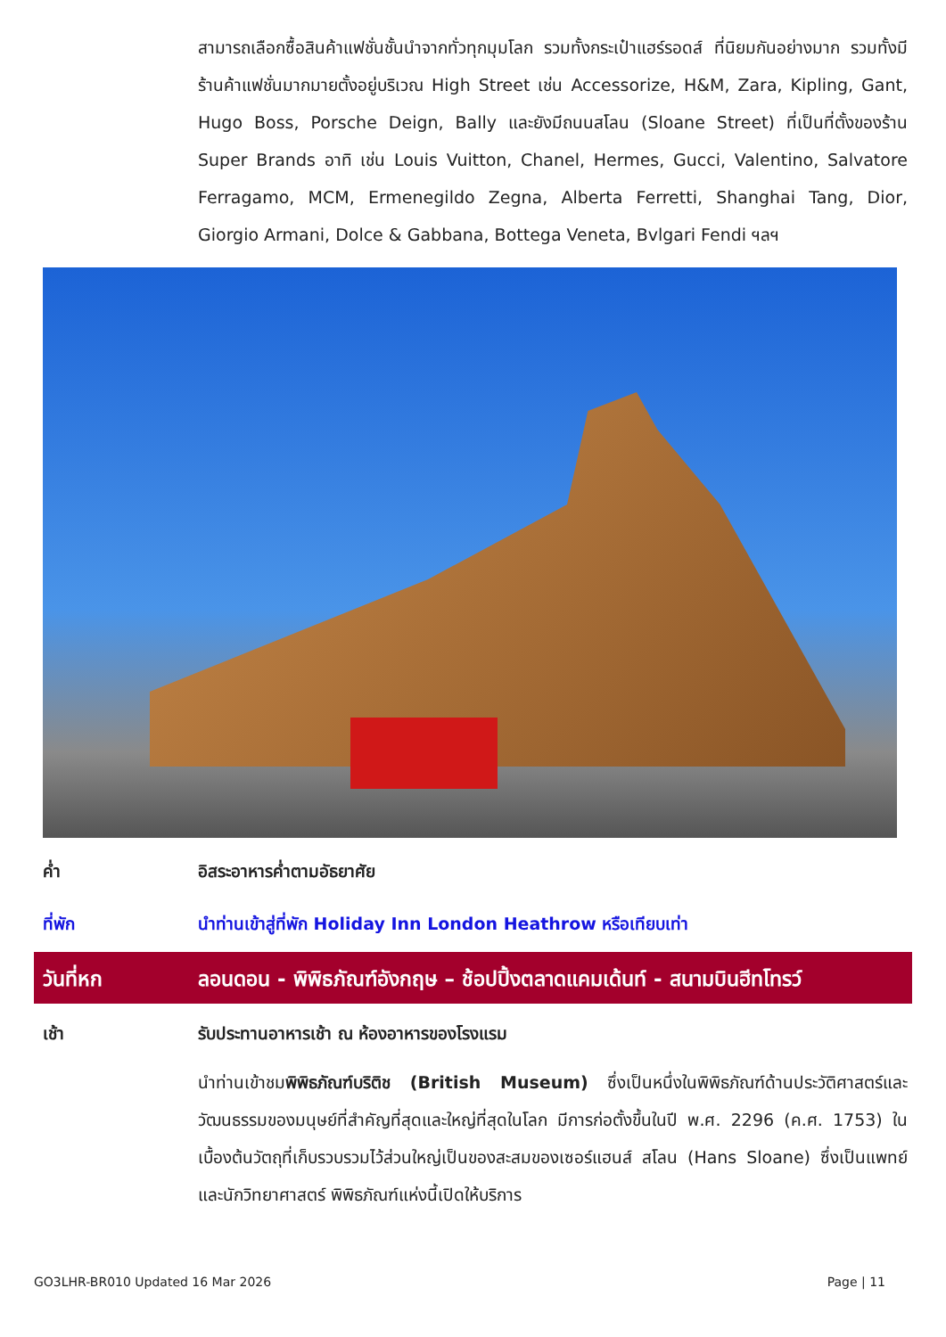สามารถเลือกซื้อสินค้าแฟชั่นชั้นนำจากทั่วทุกมุมโลก รวมทั้งกระเป๋าแฮร์รอดส์ ที่นิยมกันอย่างมาก รวมทั้งมีร้านค้าแฟชั่นมากมายตั้งอยู่บริเวณ High Street เช่น Accessorize, H&M, Zara, Kipling, Gant, Hugo Boss, Porsche Deign, Bally และยังมีถนนสโลน (Sloane Street) ที่เป็นที่ตั้งของร้าน Super Brands อาทิ เช่น Louis Vuitton, Chanel, Hermes, Gucci, Valentino, Salvatore Ferragamo, MCM, Ermenegildo Zegna, Alberta Ferretti, Shanghai Tang, Dior, Giorgio Armani, Dolce & Gabbana, Bottega Veneta, Bvlgari Fendi ฯลฯ
ค่ำ อิสระอาหารค่ำตามอัธยาศัย
ที่พัก นำท่านเข้าสู่ที่พัก Holiday Inn London Heathrow หรือเทียบเท่า
วันที่หก ลอนดอน - พิพิธภัณฑ์อังกฤษ – ช้อปปิ้งตลาดแคมเด้นท์ - สนามบินฮีทโทรว์
เช้า รับประทานอาหารเช้า ณ ห้องอาหารของโรงแรม
นำท่านเข้าชมพิพิธภัณฑ์บริติช (British Museum) ซึ่งเป็นหนึ่งในพิพิธภัณฑ์ด้านประวัติศาสตร์และวัฒนธรรมของมนุษย์ที่สำคัญที่สุดและใหญ่ที่สุดในโลก มีการก่อตั้งขึ้นในปี พ.ศ. 2296 (ค.ศ. 1753) ในเบื้องต้นวัตถุที่เก็บรวบรวมไว้ส่วนใหญ่เป็นของสะสมของเซอร์แฮนส์ สโลน (Hans Sloane) ซึ่งเป็นแพทย์และนักวิทยาศาสตร์ พิพิธภัณฑ์แห่งนี้เปิดให้บริการ
GO3LHR-BR010 Updated 16 Mar 2026 Page | 11